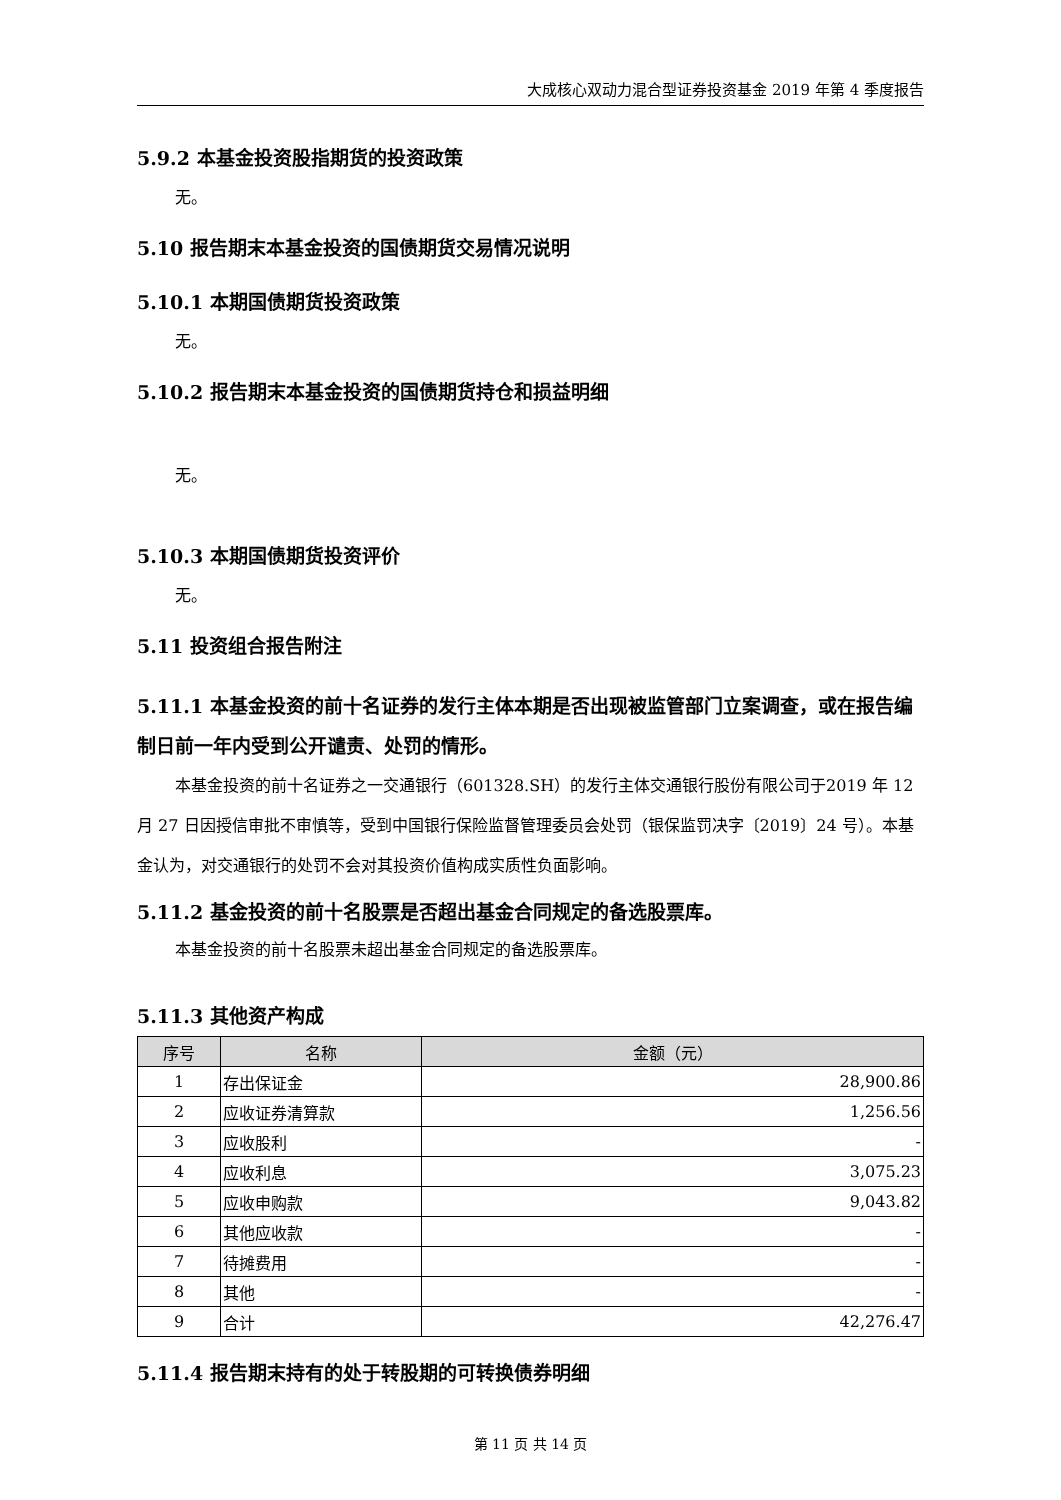大成核心双动力混合型证券投资基金 2019 年第 4 季度报告
5.9.2 本基金投资股指期货的投资政策
无。
5.10 报告期末本基金投资的国债期货交易情况说明
5.10.1 本期国债期货投资政策
无。
5.10.2 报告期末本基金投资的国债期货持仓和损益明细
无。
5.10.3 本期国债期货投资评价
无。
5.11 投资组合报告附注
5.11.1 本基金投资的前十名证券的发行主体本期是否出现被监管部门立案调查，或在报告编制日前一年内受到公开谴责、处罚的情形。
本基金投资的前十名证券之一交通银行（601328.SH）的发行主体交通银行股份有限公司于2019 年 12 月 27 日因授信审批不审慎等，受到中国银行保险监督管理委员会处罚（银保监罚决字〔2019〕24 号）。本基金认为，对交通银行的处罚不会对其投资价值构成实质性负面影响。
5.11.2 基金投资的前十名股票是否超出基金合同规定的备选股票库。
本基金投资的前十名股票未超出基金合同规定的备选股票库。
5.11.3 其他资产构成
| 序号 | 名称 | 金额（元） |
| --- | --- | --- |
| 1 | 存出保证金 | 28,900.86 |
| 2 | 应收证券清算款 | 1,256.56 |
| 3 | 应收股利 | - |
| 4 | 应收利息 | 3,075.23 |
| 5 | 应收申购款 | 9,043.82 |
| 6 | 其他应收款 | - |
| 7 | 待摊费用 | - |
| 8 | 其他 | - |
| 9 | 合计 | 42,276.47 |
5.11.4 报告期末持有的处于转股期的可转换债券明细
第 11 页 共 14 页